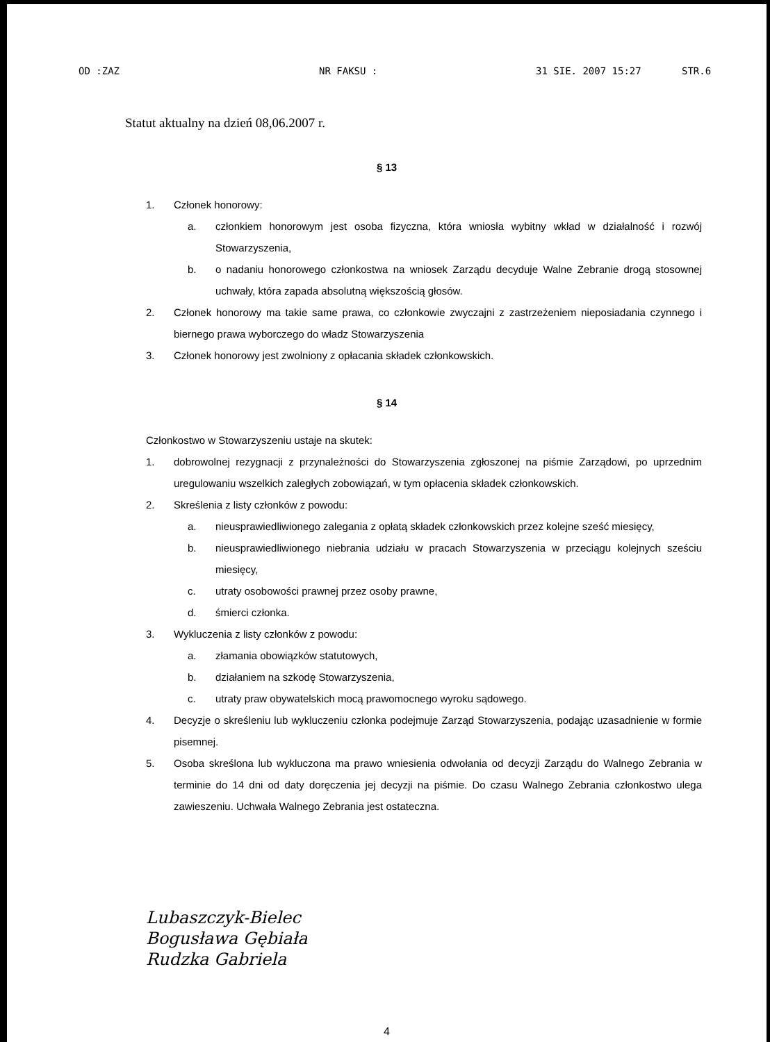OD :ZAZ NR FAKSU : 31 SIE. 2007 15:27 STR.6
Statut aktualny na dzień 08,06.2007 r.
§ 13
1. Członek honorowy:
a. członkiem honorowym jest osoba fizyczna, która wniosła wybitny wkład w działalność i rozwój Stowarzyszenia,
b. o nadaniu honorowego członkostwa na wniosek Zarządu decyduje Walne Zebranie drogą stosownej uchwały, która zapada absolutną większością głosów.
2. Członek honorowy ma takie same prawa, co członkowie zwyczajni z zastrzeżeniem nieposiadania czynnego i biernego prawa wyborczego do władz Stowarzyszenia
3. Członek honorowy jest zwolniony z opłacania składek członkowskich.
§ 14
Członkostwo w Stowarzyszeniu ustaje na skutek:
1. dobrowolnej rezygnacji z przynależności do Stowarzyszenia zgłoszonej na piśmie Zarządowi, po uprzednim uregulowaniu wszelkich zaległych zobowiązań, w tym opłacenia składek członkowskich.
2. Skreślenia z listy członków z powodu:
a. nieusprawiedliwionego zalegania z opłatą składek członkowskich przez kolejne sześć miesięcy,
b. nieusprawiedliwionego niebrania udziału w pracach Stowarzyszenia w przeciągu kolejnych sześciu miesięcy,
c. utraty osobowości prawnej przez osoby prawne,
d. śmierci członka.
3. Wykluczenia z listy członków z powodu:
a. złamania obowiązków statutowych,
b. działaniem na szkodę Stowarzyszenia,
c. utraty praw obywatelskich mocą prawomocnego wyroku sądowego.
4. Decyzje o skreśleniu lub wykluczeniu członka podejmuje Zarząd Stowarzyszenia, podając uzasadnienie w formie pisemnej.
5. Osoba skreślona lub wykluczona ma prawo wniesienia odwołania od decyzji Zarządu do Walnego Zebrania w terminie do 14 dni od daty doręczenia jej decyzji na piśmie. Do czasu Walnego Zebrania członkostwo ulega zawieszeniu. Uchwała Walnego Zebrania jest ostateczna.
Lubaszczyk-Bielec
Bogusława Gębiała
Rudzka Gabriela
4